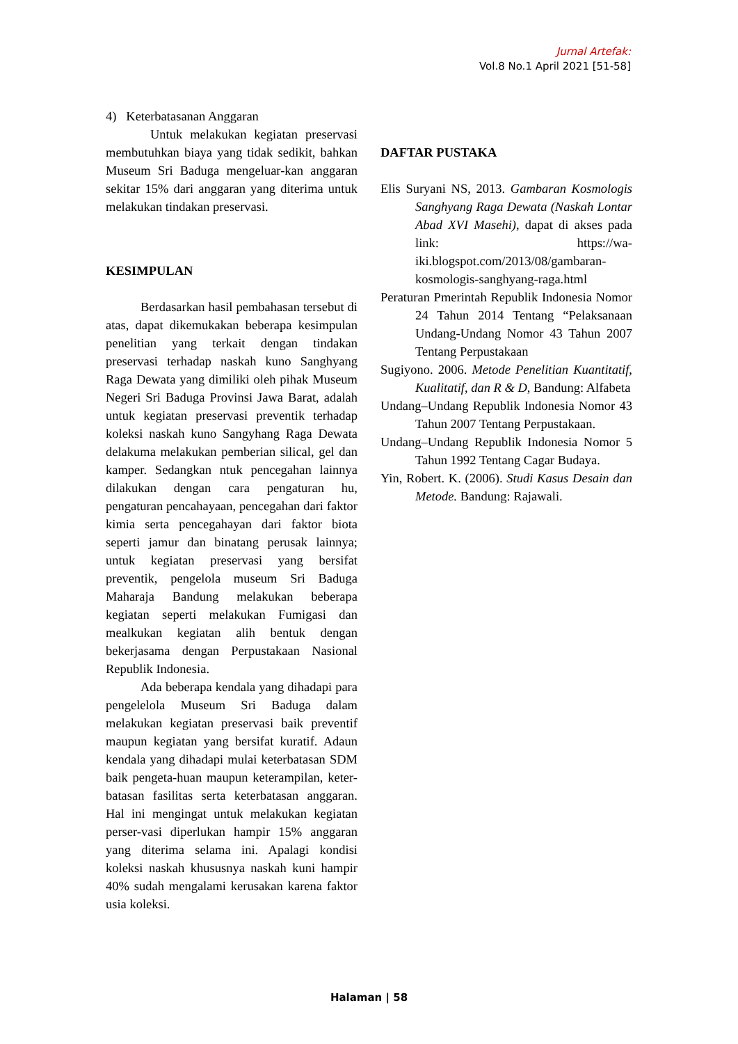Jurnal Artefak:
Vol.8 No.1 April 2021 [51-58]
4) Keterbatasanan Anggaran
Untuk melakukan kegiatan preservasi membutuhkan biaya yang tidak sedikit, bahkan Museum Sri Baduga mengeluar-kan anggaran sekitar 15% dari anggaran yang diterima untuk melakukan tindakan preservasi.
KESIMPULAN
Berdasarkan hasil pembahasan tersebut di atas, dapat dikemukakan beberapa kesimpulan penelitian yang terkait dengan tindakan preservasi terhadap naskah kuno Sanghyang Raga Dewata yang dimiliki oleh pihak Museum Negeri Sri Baduga Provinsi Jawa Barat, adalah untuk kegiatan preservasi preventik terhadap koleksi naskah kuno Sangyhang Raga Dewata delakuma melakukan pemberian silical, gel dan kamper. Sedangkan ntuk pencegahan lainnya dilakukan dengan cara pengaturan hu, pengaturan pencahayaan, pencegahan dari faktor kimia serta pencegahayan dari faktor biota seperti jamur dan binatang perusak lainnya; untuk kegiatan preservasi yang bersifat preventik, pengelola museum Sri Baduga Maharaja Bandung melakukan beberapa kegiatan seperti melakukan Fumigasi dan mealkukan kegiatan alih bentuk dengan bekerjasama dengan Perpustakaan Nasional Republik Indonesia.
Ada beberapa kendala yang dihadapi para pengelelola Museum Sri Baduga dalam melakukan kegiatan preservasi baik preventif maupun kegiatan yang bersifat kuratif. Adaun kendala yang dihadapi mulai keterbatasan SDM baik pengeta-huan maupun keterampilan, keter-batasan fasilitas serta keterbatasan anggaran. Hal ini mengingat untuk melakukan kegiatan perser-vasi diperlukan hampir 15% anggaran yang diterima selama ini. Apalagi kondisi koleksi naskah khususnya naskah kuni hampir 40% sudah mengalami kerusakan karena faktor usia koleksi.
DAFTAR PUSTAKA
Elis Suryani NS, 2013. Gambaran Kosmologis Sanghyang Raga Dewata (Naskah Lontar Abad XVI Masehi), dapat di akses pada link: https://wa-iki.blogspot.com/2013/08/gambaran-kosmologis-sanghyang-raga.html
Peraturan Pmerintah Republik Indonesia Nomor 24 Tahun 2014 Tentang “Pelaksanaan Undang-Undang Nomor 43 Tahun 2007 Tentang Perpustakaan
Sugiyono. 2006. Metode Penelitian Kuantitatif, Kualitatif, dan R & D, Bandung: Alfabeta
Undang–Undang Republik Indonesia Nomor 43 Tahun 2007 Tentang Perpustakaan.
Undang–Undang Republik Indonesia Nomor 5 Tahun 1992 Tentang Cagar Budaya.
Yin, Robert. K. (2006). Studi Kasus Desain dan Metode. Bandung: Rajawali.
Halaman | 58